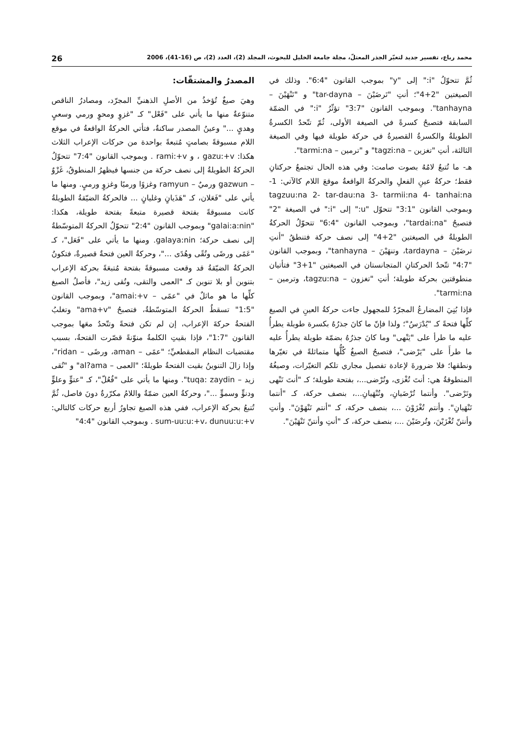محمد رباع، تفسير جديد لتغيّر الجذر المعتلّ، مجلة جامعة الخليل للبحوث، المجلد (2)، العدد (2)، ص (16-41)، 2006 26
ثُمَّ تتحوّلُ "i:" إلى "y" بموجب القانون "6:4". وذلك في الصيغتين "2+4"؛ أنتِ "تَرضَيْنَ – tar-dayna" و "تَنْهَيْنَ – tanhayna". وبموجب القانون "3:7" تؤثّرُ "i:" في الضمّة السابقة فتصبحُ كسرةً في الصيغة الأولى، ثُمّ تتّحدُ الكسرةُ الطويلةُ والكسرةُ القصيرةُ في حركة طويلة فيها وفي الصيغة الثالثة، أنتِ "تغزين – tagzi:na" و "ترمين – tarmi:na".
هـ- ما تُتبعُ لامُهُ بصوت صامت: وفي هذه الحال تجتمعُ حركتانِ فقط؛ حركةُ عينِ الفعلِ والحركةُ الواقعةُ موقعَ اللام كالآتي: 1- tagzuu:na 2- tar-dau:na 3- tarmii:na 4- tanhai:na وبموجب القانون "3:1" تتحوّل "u:" إلى "i:" في الصيغة "2" فتصبحُ "tardai:na"، وبموجب القانون "6:4" تتحوّلُ الحركةُ الطويلةُ في الصيغتين "2+4" إلى نصف حركة فتنطقُ "أنتِ ترضَيْنَ – tardayna، وتنهَيْنَ – tanhayna"، وبموجب القانون "4:7" تتّحدُ الحركتانِ المتجانستان في الصيغتين "1+3" فتأتيان منطوقتين بحركة طويلة؛ أنتِ "تغزون – tagzu:na، وترمين – tarmi:na".
فإذا بُنِيَ المضارعُ المجرّدُ للمجهول جاءت حركةُ العينِ في الصيغ كلِّها فتحةً كـ "يُدْرَسُ"؛ ولذا فإنّ ما كانَ جذرُهُ بكسرة طويلة يطرأُ عليه ما طرأ على "يَنْهى" وما كانَ جذرُهُ بضمّة طويلة يطرأُ عليه ما طرأَ على "يَرْضى"، فتصبحُ الصيغُ كُلُّها متماثلةً في تغيّرها ونطقها؛ فلا ضرورةَ لإعادة تفصيل مجاري تلكم التغيّرات، وصيغُهُ المنطوقةُ هي: أنتَ تُغْزى، وتُرْضى...، بفتحة طويلة؛ كـ "أنتَ تَنْهى وتَرْضى". وأنتما تُرْضَيانِ، وتُنْهَيانِ...، بنصف حركة، كـ "أنتما تَنْهَيانِ". وأنتم تُغْزَوْنَ ...، بنصف حركة، كـ "أنتم تَنْهَوْنَ". وأنتِ وأنتنّ تُغْزَيْنَ، وتُرضَيْنَ ...، بنصف حركة، كـ "أنتِ وأنتنّ تَنْهَيْنَ".
المصدرُ والمشتقّات:
وهيَ صيغٌ تُؤخذُ من الأصلِ الذهنيِّ المجرّد، ومصادرُ الناقص متنوّعةٌ منها ما يأتي على "فَعْل" كـ "غزوٍ ومحوٍ ورمي وسعيٍ وهديٍ ..." وعينُ المصدر ساكنةٌ، فتأتي الحركةُ الواقعةُ في موقع اللام مسبوقةً بصامتٍ مُتبعةً بواحدة من حركات الإعراب الثلاث هكذا: gazu:+v ، و rami:+v . وبموجب القانون "7:4" تتحوّلُ الحركةُ الطويلةُ إلى نصف حركة من جنسها فيظهرُ المنطوقُ، غَزْوٌ – gazwun ورميٌ – ramyun وغزوًا ورميًا وغزوٍ ورميٍ. ومنها ما يأتي على "فَعَلان، كـ "هَذَيانٍ وغليانٍ ... فالحركةُ الضيّقةُ الطويلةُ كانت مسبوقةً بفتحة قصيرة متبعةً بفتحة طويلة، هكذا: "galai:a:nin" وبموجب القانون "2:4" تتحوّلُ الحركةُ المتوسّطةُ إلى نصف حركة؛ galaya:nin. ومنها ما يأتي على "فَعَل"، كـ "عَمًى ورضًى وتُقًى وهُدًى ..."، وحركةُ العين فتحةٌ قصيرةٌ، فتكونُ الحركةُ الضيّقةُ قد وقعت مسبوقةً بفتحة مُتبعَةً بحركة الإعراب بتنوين أو بلا تنوين كـ "العمى والتقى، وتُقى زيد"، فأصلُ الصيغ كلِّها ما هو ماثلٌ في "عمًى – amai:+v"، وبموجب القانون "1:5" تسقطُ الحركةُ المتوسّطةُ، فتصبحُ "ama+v" وتغلبُ الفتحةُ حركةَ الإعراب، إن لم تكن فتحةً وتتّحدُ معَها بموجب القانون "1:7"، فإذا بقيتِ الكلمةُ منوّنةً قصّرت الفتحةُ، بسبب مقتضيات النظام المقطعيِّ؛ "عمًى – aman، ورضًى – ridan"، وإذا زالَ التنوينُ بقيت الفتحةُ طويلةً؛ "العمى – al?ama" و "تُقى زيد – tuqa: zaydin". ومنها ما يأتي على "فُعُلّ"، كـ "عتوٍّ وعلوٍّ ودنوٍّ وسموٍّ ..."، وحركةُ العين ضمّةٌ واللامُ مكرّرةٌ دونَ فاصل، ثُمَّ تُتبعُ بحركة الإعراب، ففي هذه الصيغ تجاورُ أربع حركات كالتالي: sum-uu:u:+v، dunuu:u:+v . وبموجب القانون "4:4"